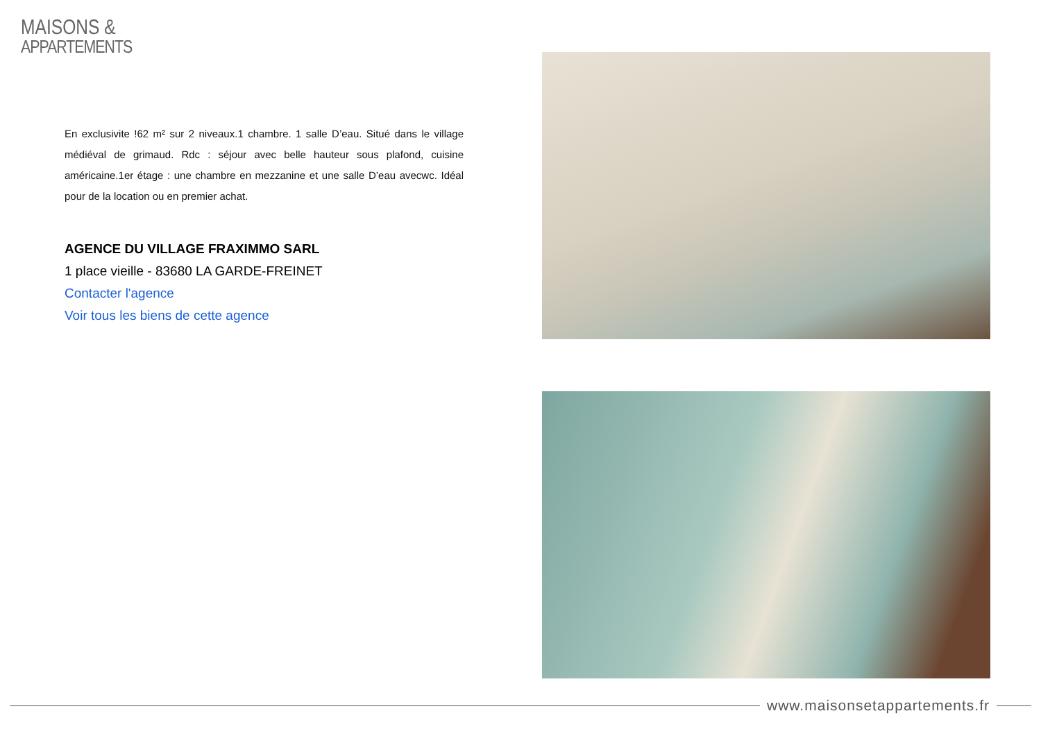MAISONS &
APPARTEMENTS
En exclusivite !62 m² sur 2 niveaux.1 chambre. 1 salle D’eau. Situé dans le village médiéval de grimaud. Rdc : séjour avec belle hauteur sous plafond, cuisine américaine.1er étage : une chambre en mezzanine et une salle D’eau avecwc. Idéal pour de la location ou en premier achat.
AGENCE DU VILLAGE FRAXIMMO SARL
1 place vieille - 83680 LA GARDE-FREINET
Contacter l'agence
Voir tous les biens de cette agence
www.maisonsetappartements.fr